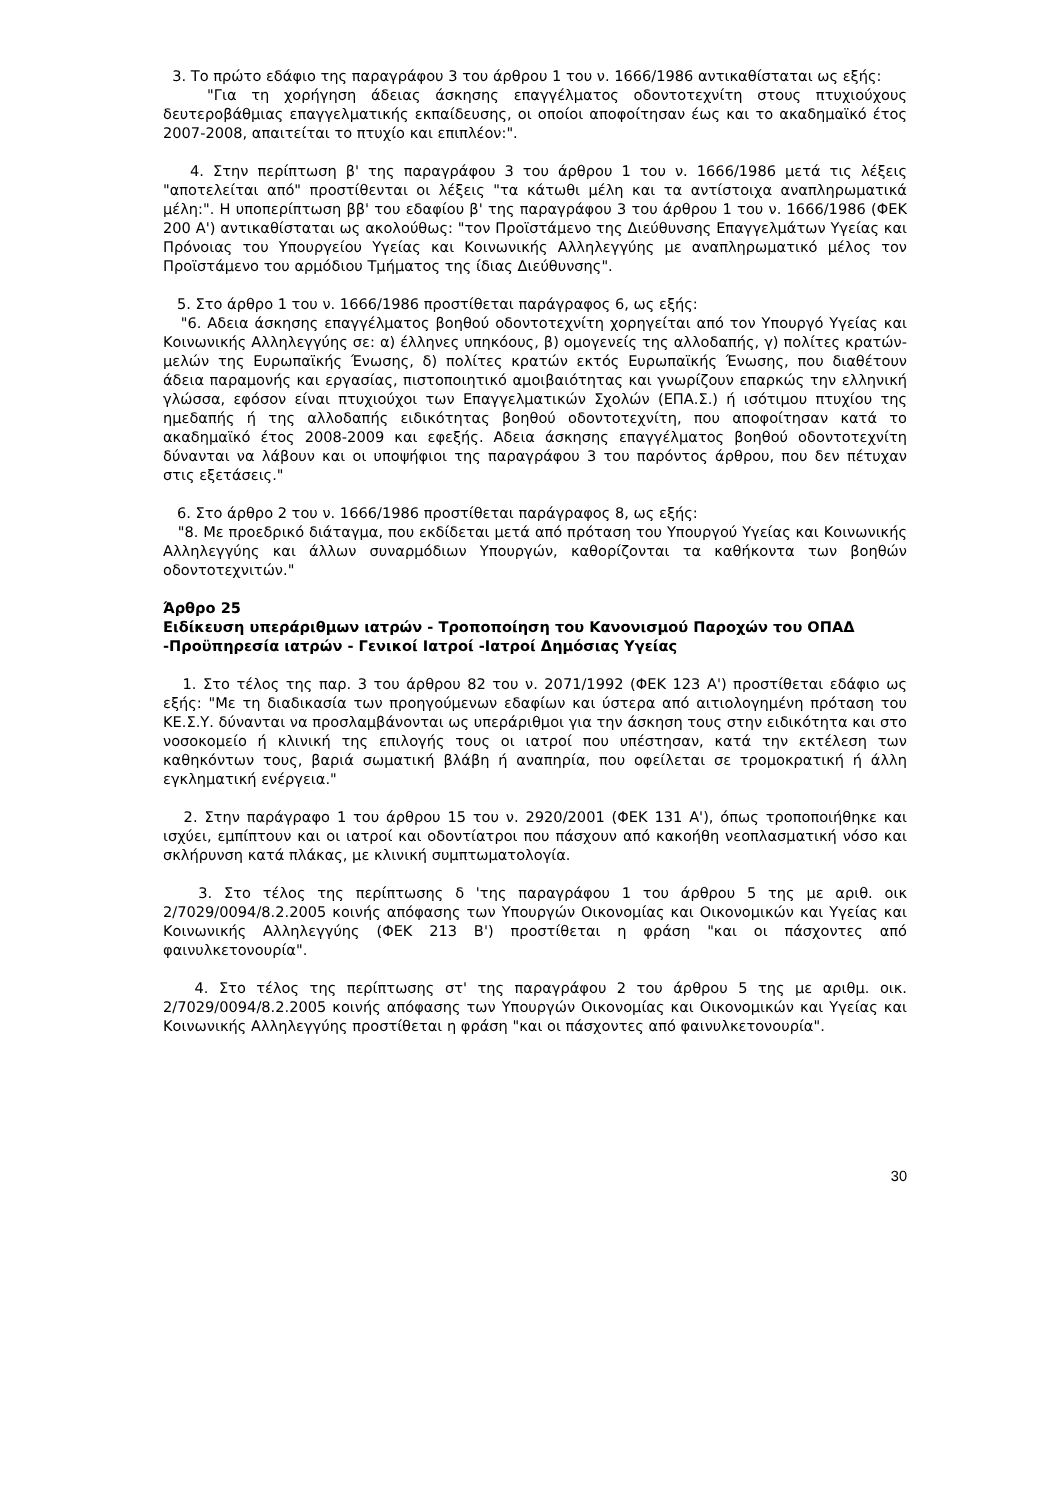3. Το πρώτο εδάφιο της παραγράφου 3 του άρθρου 1 του ν. 1666/1986 αντικαθίσταται ως εξής:
"Για τη χορήγηση άδειας άσκησης επαγγέλματος οδοντοτεχνίτη στους πτυχιούχους δευτεροβάθμιας επαγγελματικής εκπαίδευσης, οι οποίοι αποφοίτησαν έως και το ακαδημαϊκό έτος 2007-2008, απαιτείται το πτυχίο και επιπλέον:".
4. Στην περίπτωση β' της παραγράφου 3 του άρθρου 1 του ν. 1666/1986 μετά τις λέξεις "αποτελείται από" προστίθενται οι λέξεις "τα κάτωθι μέλη και τα αντίστοιχα αναπληρωματικά μέλη:". Η υποπερίπτωση ββ' του εδαφίου β' της παραγράφου 3 του άρθρου 1 του ν. 1666/1986 (ΦΕΚ 200 Α') αντικαθίσταται ως ακολούθως: "τον Προϊστάμενο της Διεύθυνσης Επαγγελμάτων Υγείας και Πρόνοιας του Υπουργείου Υγείας και Κοινωνικής Αλληλεγγύης με αναπληρωματικό μέλος τον Προϊστάμενο του αρμόδιου Τμήματος της ίδιας Διεύθυνσης".
5. Στο άρθρο 1 του ν. 1666/1986 προστίθεται παράγραφος 6, ως εξής:
"6. Αδεια άσκησης επαγγέλματος βοηθού οδοντοτεχνίτη χορηγείται από τον Υπουργό Υγείας και Κοινωνικής Αλληλεγγύης σε: α) έλληνες υπηκόους, β) ομογενείς της αλλοδαπής, γ) πολίτες κρατών-μελών της Ευρωπαϊκής Ένωσης, δ) πολίτες κρατών εκτός Ευρωπαϊκής Ένωσης, που διαθέτουν άδεια παραμονής και εργασίας, πιστοποιητικό αμοιβαιότητας και γνωρίζουν επαρκώς την ελληνική γλώσσα, εφόσον είναι πτυχιούχοι των Επαγγελματικών Σχολών (ΕΠΑ.Σ.) ή ισότιμου πτυχίου της ημεδαπής ή της αλλοδαπής ειδικότητας βοηθού οδοντοτεχνίτη, που αποφοίτησαν κατά το ακαδημαϊκό έτος 2008-2009 και εφεξής. Αδεια άσκησης επαγγέλματος βοηθού οδοντοτεχνίτη δύνανται να λάβουν και οι υποψήφιοι της παραγράφου 3 του παρόντος άρθρου, που δεν πέτυχαν στις εξετάσεις."
6. Στο άρθρο 2 του ν. 1666/1986 προστίθεται παράγραφος 8, ως εξής:
"8. Με προεδρικό διάταγμα, που εκδίδεται μετά από πρόταση του Υπουργού Υγείας και Κοινωνικής Αλληλεγγύης και άλλων συναρμόδιων Υπουργών, καθορίζονται τα καθήκοντα των βοηθών οδοντοτεχνιτών."
Άρθρο 25
Ειδίκευση υπεράριθμων ιατρών - Τροποποίηση του Κανονισμού Παροχών του ΟΠΑΔ -Προϋπηρεσία ιατρών - Γενικοί Ιατροί -Ιατροί Δημόσιας Υγείας
1. Στο τέλος της παρ. 3 του άρθρου 82 του ν. 2071/1992 (ΦΕΚ 123 Α') προστίθεται εδάφιο ως εξής: "Με τη διαδικασία των προηγούμενων εδαφίων και ύστερα από αιτιολογημένη πρόταση του ΚΕ.Σ.Υ. δύνανται να προσλαμβάνονται ως υπεράριθμοι για την άσκηση τους στην ειδικότητα και στο νοσοκομείο ή κλινική της επιλογής τους οι ιατροί που υπέστησαν, κατά την εκτέλεση των καθηκόντων τους, βαριά σωματική βλάβη ή αναπηρία, που οφείλεται σε τρομοκρατική ή άλλη εγκληματική ενέργεια."
2. Στην παράγραφο 1 του άρθρου 15 του ν. 2920/2001 (ΦΕΚ 131 Α'), όπως τροποποιήθηκε και ισχύει, εμπίπτουν και οι ιατροί και οδοντίατροι που πάσχουν από κακοήθη νεοπλασματική νόσο και σκλήρυνση κατά πλάκας, με κλινική συμπτωματολογία.
3. Στο τέλος της περίπτωσης δ 'της παραγράφου 1 του άρθρου 5 της με αριθ. οικ 2/7029/0094/8.2.2005 κοινής απόφασης των Υπουργών Οικονομίας και Οικονομικών και Υγείας και Κοινωνικής Αλληλεγγύης (ΦΕΚ 213 Β') προστίθεται η φράση "και οι πάσχοντες από φαινυλκετονουρία".
4. Στο τέλος της περίπτωσης στ' της παραγράφου 2 του άρθρου 5 της με αριθμ. οικ. 2/7029/0094/8.2.2005 κοινής απόφασης των Υπουργών Οικονομίας και Οικονομικών και Υγείας και Κοινωνικής Αλληλεγγύης προστίθεται η φράση "και οι πάσχοντες από φαινυλκετονουρία".
30